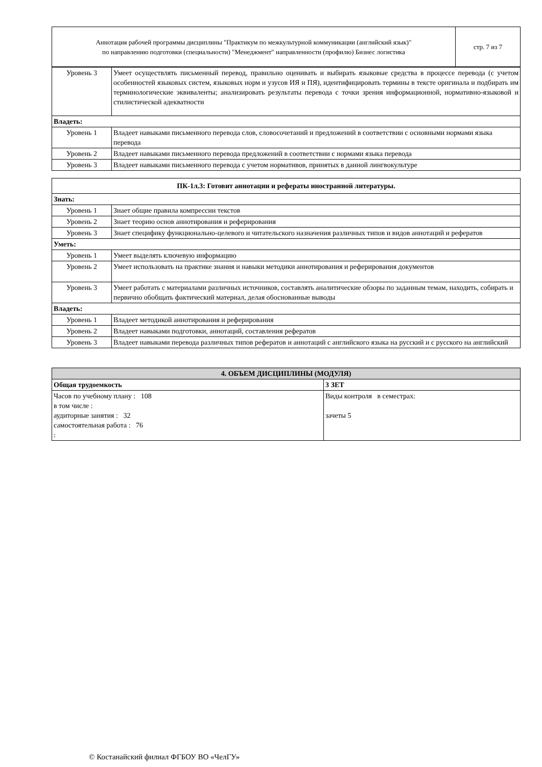| Аннотация рабочей программы дисциплины "Практикум по межкультурной коммуникации (английский язык)" по направлению подготовки (специальности) "Менеджмент" направленности (профилю) Бизнес логистика | стр. 7 из 7 |
| Уровень 3 | Умеет осуществлять письменный перевод, правильно оценивать и выбирать языковые средства в процессе перевода (с учетом особенностей языковых систем, языковых норм и узусов ИЯ и ПЯ), идентифицировать термины в тексте оригинала и подбирать им терминологические эквиваленты; анализировать результаты перевода с точки зрения информационной, нормативно-языковой и стилистической адекватности |
| Владеть: | |
| Уровень 1 | Владеет навыками письменного перевода слов, словосочетаний и предложений в соответствии с основными нормами языка перевода |
| Уровень 2 | Владеет навыками письменного перевода предложений в соответствии с нормами языка перевода |
| Уровень 3 | Владеет навыками письменного перевода с учетом нормативов, принятых в данной лингвокультуре |
| ПК-1л.3: Готовит аннотации и рефераты иностранной литературы. | |
| --- | --- |
| Знать: | |
| Уровень 1 | Знает общие правила компрессии текстов |
| Уровень 2 | Знает теорию основ аннотирования и реферирования |
| Уровень 3 | Знает специфику функционально-целевого и читательского назначения различных типов и видов аннотаций и рефератов |
| Уметь: | |
| Уровень 1 | Умеет выделять ключевую информацию |
| Уровень 2 | Умеет использовать на практике знания и навыки методики аннотирования и реферирования документов |
| Уровень 3 | Умеет работать с материалами различных источников, составлять аналитические обзоры по заданным темам, находить, собирать и первично обобщать фактический материал, делая обоснованные выводы |
| Владеть: | |
| Уровень 1 | Владеет методикой аннотирования и реферирования |
| Уровень 2 | Владеет навыками подготовки, аннотаций, составления рефератов |
| Уровень 3 | Владеет навыками перевода различных типов рефератов и аннотаций с английского языка на русский и с русского на английский |
| 4. ОБЪЕМ ДИСЦИПЛИНЫ (МОДУЛЯ) | |
| --- | --- |
| Общая трудоемкость | 3 ЗЕТ |
| Часов по учебному плану : 108 в том числе : аудиторные занятия : 32 самостоятельная работа : 76 : | Виды контроля в семестрах: зачеты 5 |
© Костанайский филиал ФГБОУ ВО «ЧелГУ»